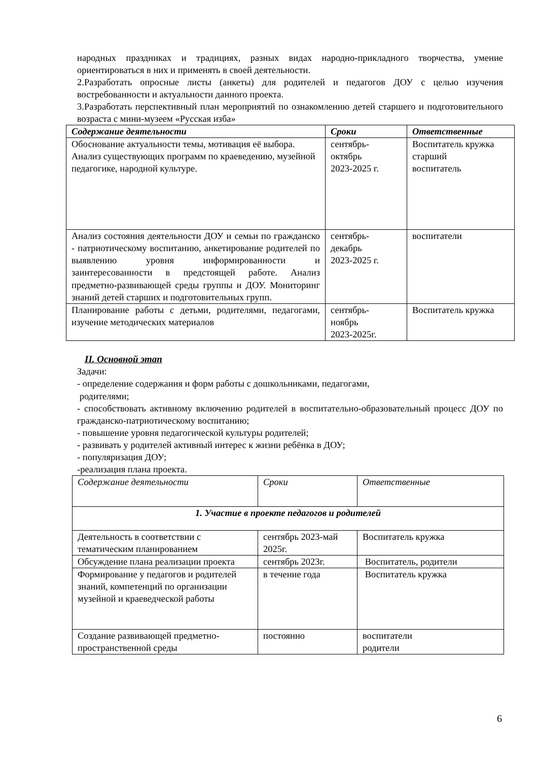народных праздниках и традициях, разных видах народно-прикладного творчества, умение ориентироваться в них и применять в своей деятельности.
2.Разработать опросные листы (анкеты) для родителей и педагогов ДОУ с целью изучения востребованности и актуальности данного проекта.
3.Разработать перспективный план мероприятий по ознакомлению детей старшего и подготовительного возраста с мини-музеем «Русская изба»
| Содержание деятельности | Сроки | Ответственные |
| --- | --- | --- |
| Обоснование актуальности темы, мотивация её выбора. Анализ существующих программ по краеведению, музейной педагогике, народной культуре. | сентябрь- октябрь 2023-2025 г. | Воспитатель кружка старший воспитатель |
| Анализ состояния деятельности ДОУ и семьи по гражданско - патриотическому воспитанию, анкетирование родителей по выявлению уровня информированности и заинтересованности в предстоящей работе. Анализ предметно-развивающей среды группы и ДОУ. Мониторинг знаний детей старших и подготовительных групп. | сентябрь- декабрь 2023-2025 г. | воспитатели |
| Планирование работы с детьми, родителями, педагогами, изучение методических материалов | сентябрь- ноябрь 2023-2025г. | Воспитатель кружка |
II. Основной этап
Задачи:
- определение содержания и форм работы с дошкольниками, педагогами,
родителями;
- способствовать активному включению родителей в воспитательно-образовательный процесс ДОУ по гражданско-патриотическому воспитанию;
- повышение уровня педагогической культуры родителей;
- развивать у родителей активный интерес к жизни ребёнка в ДОУ;
- популяризация ДОУ;
-реализация плана проекта.
| Содержание деятельности | Сроки | Ответственные |
| --- | --- | --- |
| 1. Участие в проекте педагогов и родителей | | |
| Деятельность в соответствии с тематическим планированием | сентябрь 2023-май 2025г. | Воспитатель кружка |
| Обсуждение плана реализации проекта | сентябрь 2023г. | Воспитатель, родители |
| Формирование у педагогов и родителей знаний, компетенций по организации музейной и краеведческой работы | в течение года | Воспитатель кружка |
| Создание развивающей предметно-пространственной среды | постоянно | воспитатели родители |
6